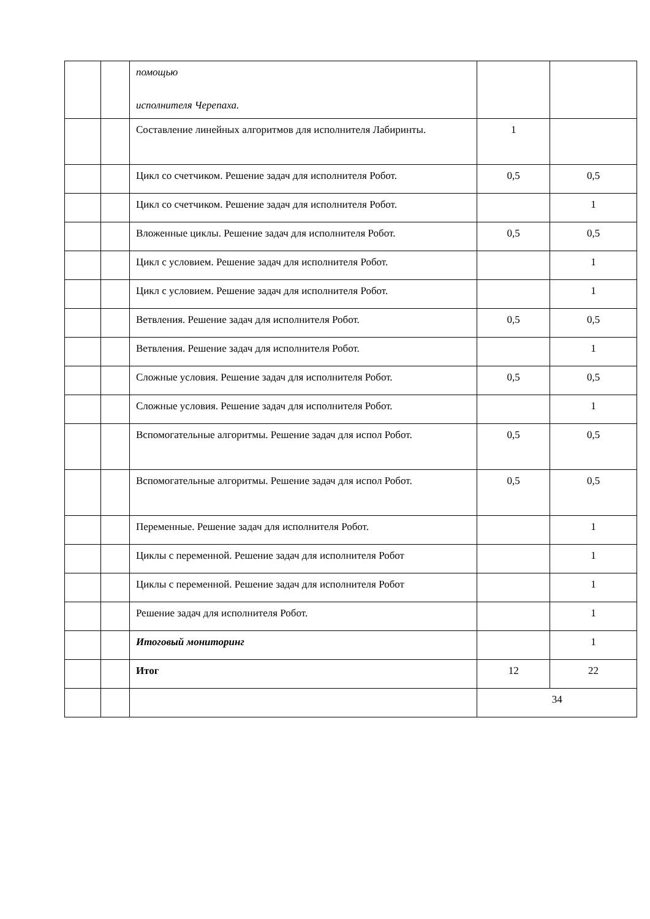| | | помощью исполнителя Черепаха. | | |
| | | Составление линейных алгоритмов для исполнителя Лабиринты. | 1 | |
| | | Цикл со счетчиком. Решение задач для исполнителя Робот. | 0,5 | 0,5 |
| | | Цикл со счетчиком. Решение задач для исполнителя Робот. | | 1 |
| | | Вложенные циклы. Решение задач для исполнителя Робот. | 0,5 | 0,5 |
| | | Цикл с условием. Решение задач для исполнителя Робот. | | 1 |
| | | Цикл с условием. Решение задач для исполнителя Робот. | | 1 |
| | | Ветвления. Решение задач для исполнителя Робот. | 0,5 | 0,5 |
| | | Ветвления. Решение задач для исполнителя Робот. | | 1 |
| | | Сложные условия. Решение задач для исполнителя Робот. | 0,5 | 0,5 |
| | | Сложные условия. Решение задач для исполнителя Робот. | | 1 |
| | | Вспомогательные алгоритмы. Решение задач для испол Робот. | 0,5 | 0,5 |
| | | Вспомогательные алгоритмы. Решение задач для испол Робот. | 0,5 | 0,5 |
| | | Переменные. Решение задач для исполнителя Робот. | | 1 |
| | | Циклы с переменной. Решение задач для исполнителя Робот | | 1 |
| | | Циклы с переменной. Решение задач для исполнителя Робот | | 1 |
| | | Решение задач для исполнителя Робот. | | 1 |
| | | Итоговый мониторинг | | 1 |
| | | Итог | 12 | 22 |
| | | | 34 | |